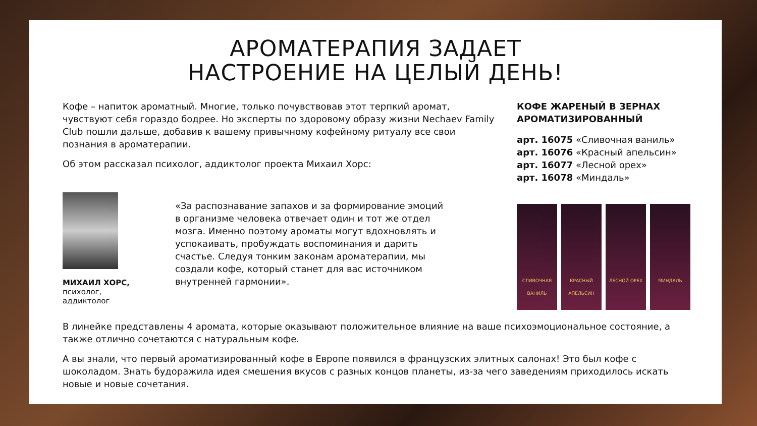АРОМАТЕРАПИЯ ЗАДАЕТ
НАСТРОЕНИЕ НА ЦЕЛЫЙ ДЕНЬ!
Кофе – напиток ароматный. Многие, только почувствовав этот терпкий аромат, чувствуют себя гораздо бодрее. Но эксперты по здоровому образу жизни Nechaev Family Club пошли дальше, добавив к вашему привычному кофейному ритуалу все свои познания в ароматерапии.
Об этом рассказал психолог, аддиктолог проекта Михаил Хорс:
МИХАИЛ ХОРС,
психолог,
аддиктолог
«За распознавание запахов и за формирование эмоций в организме человека отвечает один и тот же отдел мозга. Именно поэтому ароматы могут вдохновлять и успокаивать, пробуждать воспоминания и дарить счастье. Следуя тонким законам ароматерапии, мы создали кофе, который станет для вас источником внутренней гармонии».
КОФЕ ЖАРЕНЫЙ В ЗЕРНАХ АРОМАТИЗИРОВАННЫЙ
арт. 16075 «Сливочная ваниль»
арт. 16076 «Красный апельсин»
арт. 16077 «Лесной орех»
арт. 16078 «Миндаль»
СЛИВОЧНАЯ ВАНИЛЬ
КРАСНЫЙ АПЕЛЬСИН
ЛЕСНОЙ ОРЕХ МИНДАЛЬ
В линейке представлены 4 аромата, которые оказывают положительное влияние на ваше психоэмоциональное состояние, а также отлично сочетаются с натуральным кофе.
А вы знали, что первый ароматизированный кофе в Европе появился в французских элитных салонах! Это был кофе с шоколадом. Знать будоражила идея смешения вкусов с разных концов планеты, из-за чего заведениям приходилось искать новые и новые сочетания.